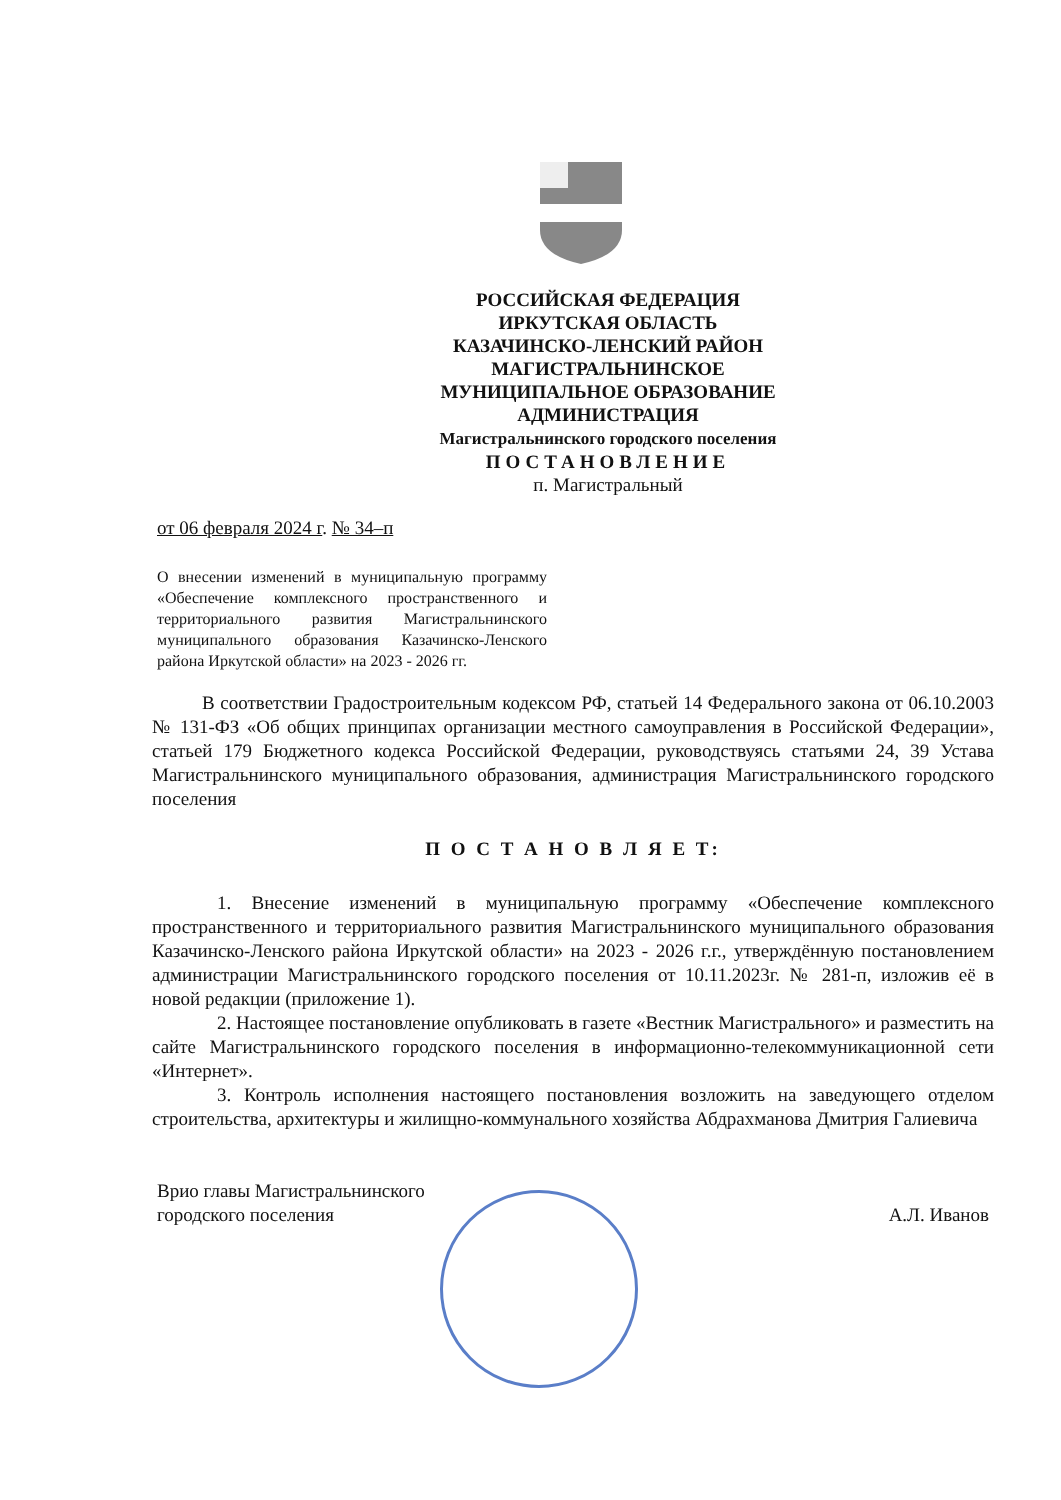РОССИЙСКАЯ ФЕДЕРАЦИЯ
ИРКУТСКАЯ ОБЛАСТЬ
КАЗАЧИНСКО-ЛЕНСКИЙ РАЙОН
МАГИСТРАЛЬНИНСКОЕ
МУНИЦИПАЛЬНОЕ ОБРАЗОВАНИЕ
АДМИНИСТРАЦИЯ
Магистральнинского городского поселения
ПОСТАНОВЛЕНИЕ
п. Магистральный
от 06 февраля 2024 г. № 34–п
О внесении изменений в муниципальную программу «Обеспечение комплексного пространственного и территориального развития Магистральнинского муниципального образования Казачинско-Ленского района Иркутской области» на 2023 - 2026 гг.
В соответствии Градостроительным кодексом РФ, статьей 14 Федерального закона от 06.10.2003 № 131-ФЗ «Об общих принципах организации местного самоуправления в Российской Федерации», статьей 179 Бюджетного кодекса Российской Федерации, руководствуясь статьями 24, 39 Устава Магистральнинского муниципального образования, администрация Магистральнинского городского поселения
П О С Т А Н О В Л Я Е Т:
1. Внесение изменений в муниципальную программу «Обеспечение комплексного пространственного и территориального развития Магистральнинского муниципального образования Казачинско-Ленского района Иркутской области» на 2023 - 2026 г.г., утверждённую постановлением администрации Магистральнинского городского поселения от 10.11.2023г. № 281-п, изложив её в новой редакции (приложение 1).
2. Настоящее постановление опубликовать в газете «Вестник Магистрального» и разместить на сайте Магистральнинского городского поселения в информационно-телекоммуникационной сети «Интернет».
3. Контроль исполнения настоящего постановления возложить на заведующего отделом строительства, архитектуры и жилищно-коммунального хозяйства Абдрахманова Дмитрия Галиевича
Врио главы Магистральнинского
городского поселения
А.Л. Иванов